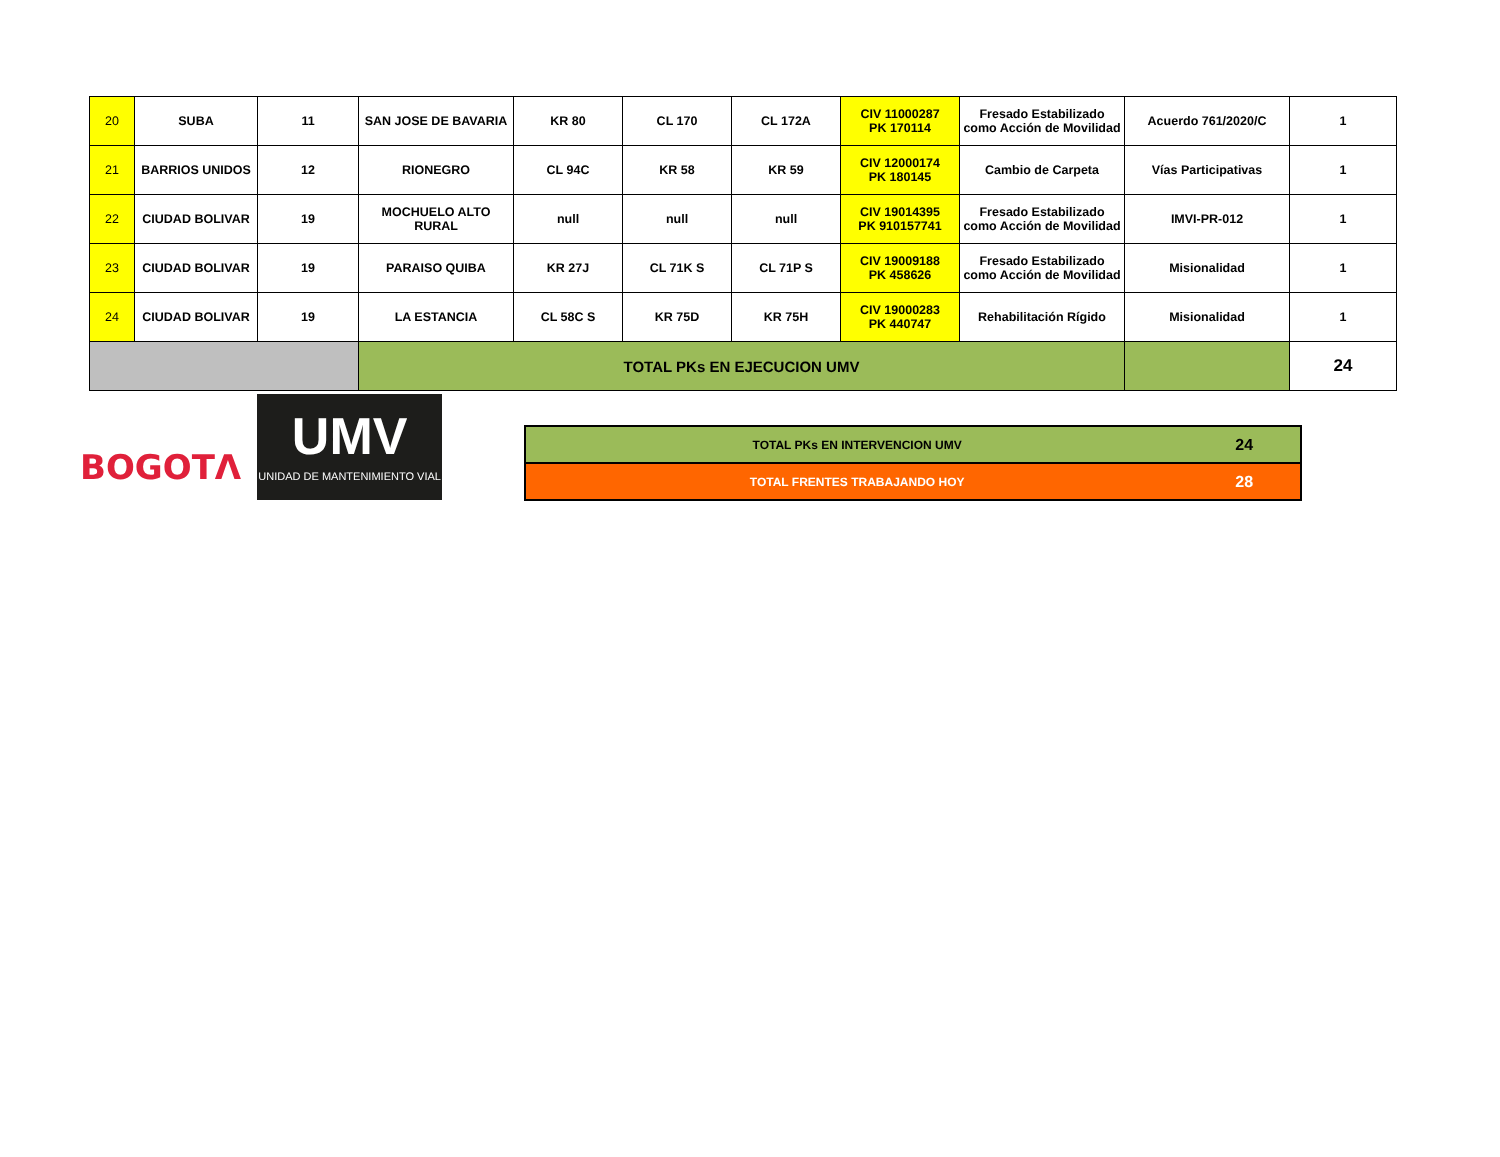| 20 | SUBA | 11 | SAN JOSE DE BAVARIA | KR 80 | CL 170 | CL 172A | CIV 11000287 PK 170114 | Fresado Estabilizado como Acción de Movilidad | Acuerdo 761/2020/C | 1 |
| 21 | BARRIOS UNIDOS | 12 | RIONEGRO | CL 94C | KR 58 | KR 59 | CIV 12000174 PK 180145 | Cambio de Carpeta | Vías Participativas | 1 |
| 22 | CIUDAD BOLIVAR | 19 | MOCHUELO ALTO RURAL | null | null | null | CIV 19014395 PK 910157741 | Fresado Estabilizado como Acción de Movilidad | IMVI-PR-012 | 1 |
| 23 | CIUDAD BOLIVAR | 19 | PARAISO QUIBA | KR 27J | CL 71K S | CL 71P S | CIV 19009188 PK 458626 | Fresado Estabilizado como Acción de Movilidad | Misionalidad | 1 |
| 24 | CIUDAD BOLIVAR | 19 | LA ESTANCIA | CL 58C S | KR 75D | KR 75H | CIV 19000283 PK 440747 | Rehabilitación Rígido | Misionalidad | 1 |
| | | | TOTAL PKs EN EJECUCION UMV | | | | | | | 24 |
BOGOTΛ
UMV
UNIDAD DE MANTENIMIENTO VIAL
| TOTAL PKs EN INTERVENCION UMV | 24 |
| TOTAL FRENTES TRABAJANDO HOY | 28 |